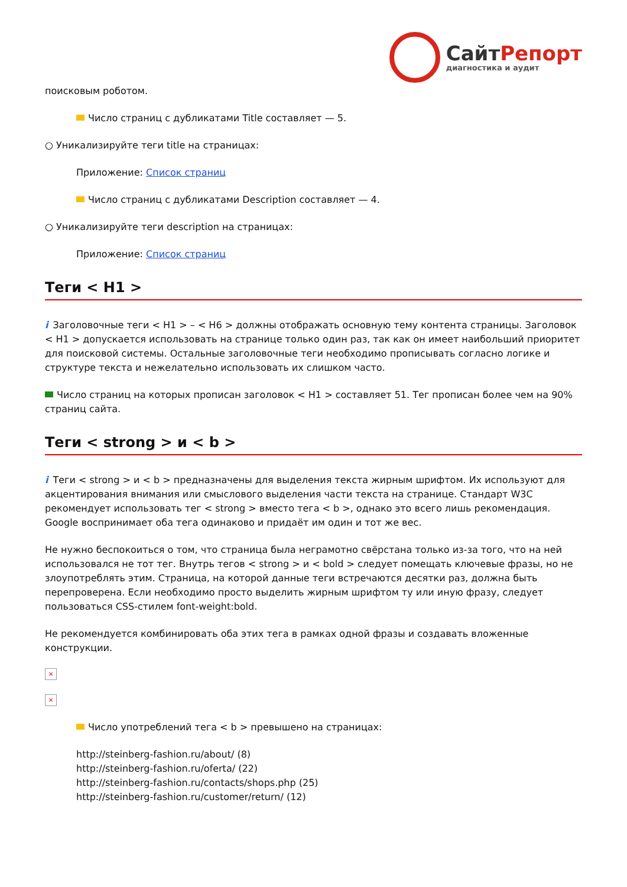СайтРепорт
диагностика и аудит
поисковым роботом.
Число страниц с дубликатами Title составляет — 5.
○ Уникализируйте теги title на страницах:
Приложение: Список страниц
Число страниц с дубликатами Description составляет — 4.
○ Уникализируйте теги description на страницах:
Приложение: Список страниц
Теги < H1 >
i Заголовочные теги < H1 > – < H6 > должны отображать основную тему контента страницы. Заголовок < H1 > допускается использовать на странице только один раз, так как он имеет наибольший приоритет для поисковой системы. Остальные заголовочные теги необходимо прописывать согласно логике и структуре текста и нежелательно использовать их слишком часто.
Число страниц на которых прописан заголовок < H1 > составляет 51. Тег прописан более чем на 90% страниц сайта.
Теги < strong > и < b >
i Теги < strong > и < b > предназначены для выделения текста жирным шрифтом. Их используют для акцентирования внимания или смыслового выделения части текста на странице. Стандарт W3C рекомендует использовать тег < strong > вместо тега < b >, однако это всего лишь рекомендация. Google воспринимает оба тега одинаково и придаёт им один и тот же вес.
Не нужно беспокоиться о том, что страница была неграмотно свёрстана только из-за того, что на ней использовался не тот тег. Внутрь тегов < strong > и < bold > следует помещать ключевые фразы, но не злоупотреблять этим. Страница, на которой данные теги встречаются десятки раз, должна быть перепроверена. Если необходимо просто выделить жирным шрифтом ту или иную фразу, следует пользоваться CSS-стилем font-weight:bold.
Не рекомендуется комбинировать оба этих тега в рамках одной фразы и создавать вложенные конструкции.
×
×
Число употреблений тега < b > превышено на страницах:
http://steinberg-fashion.ru/about/ (8)
http://steinberg-fashion.ru/oferta/ (22)
http://steinberg-fashion.ru/contacts/shops.php (25)
http://steinberg-fashion.ru/customer/return/ (12)